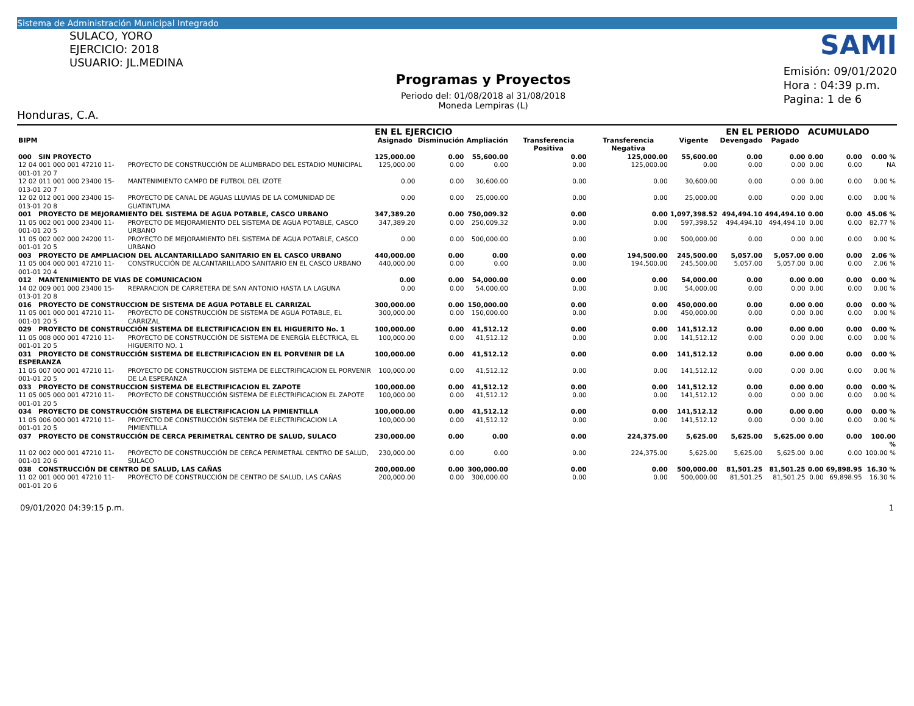Sistema de Administración Municipal Integrado
SULACO, YORO
EJERCICIO: 2018
USUARIO: JL.MEDINA
Honduras, C.A.
Programas y Proyectos
Periodo del: 01/08/2018 al 31/08/2018
Moneda Lempiras (L)
SAMI
Emisión: 09/01/2020
Hora : 04:39 p.m.
Pagina: 1 de 6
| | | EN EL EJERCICIO | | | | | | EN EL PERIODO | | ACUMULADO | | |
| --- | --- | --- | --- | --- | --- | --- | --- | --- | --- | --- | --- | --- |
| BIPM | | Asignado | Disminución | Ampliación | Transferencia Positiva | Transferencia Negativa | Vigente | Devengado | Pagado | | | |
| 000 SIN PROYECTO | | 125,000.00 | 0.00 | 55,600.00 | 0.00 | 125,000.00 | 55,600.00 | 0.00 | 0.00 | 0.00 | 0.00 | 0.00 % |
| 12 04 001 000 001 47210 11-001-01 20 7 | PROYECTO DE CONSTRUCCIÓN DE ALUMBRADO DEL ESTADIO MUNICIPAL | 125,000.00 | 0.00 | 0.00 | 0.00 | 125,000.00 | 0.00 | 0.00 | 0.00 | 0.00 | 0.00 | NA |
| 12 02 011 001 000 23400 15-013-01 20 7 | MANTENIMIENTO CAMPO DE FUTBOL DEL IZOTE | 0.00 | 0.00 | 30,600.00 | 0.00 | 0.00 | 30,600.00 | 0.00 | 0.00 | 0.00 | 0.00 | 0.00 % |
| 12 02 012 001 000 23400 15-013-01 20 8 | PROYECTO DE CANAL DE AGUAS LLUVIAS DE LA COMUNIDAD DE GUATINTUMA | 0.00 | 0.00 | 25,000.00 | 0.00 | 0.00 | 25,000.00 | 0.00 | 0.00 | 0.00 | 0.00 | 0.00 % |
| 001 PROYECTO DE MEJORAMIENTO DEL SISTEMA DE AGUA POTABLE, CASCO URBANO | | 347,389.20 | 0.00 | 750,009.32 | 0.00 | 0.00 | 1,097,398.52 | 494,494.10 | 494,494.10 | 0.00 | 0.00 | 45.06 % |
| 11 05 002 001 000 23400 11-001-01 20 5 | PROYECTO DE MEJORAMIENTO DEL SISTEMA DE AGUA POTABLE, CASCO URBANO | 347,389.20 | 0.00 | 250,009.32 | 0.00 | 0.00 | 597,398.52 | 494,494.10 | 494,494.10 | 0.00 | 0.00 | 82.77 % |
| 11 05 002 002 000 24200 11-001-01 20 5 | PROYECTO DE MEJORAMIENTO DEL SISTEMA DE AGUA POTABLE, CASCO URBANO | 0.00 | 0.00 | 500,000.00 | 0.00 | 0.00 | 500,000.00 | 0.00 | 0.00 | 0.00 | 0.00 | 0.00 % |
| 003 PROYECTO DE AMPLIACION DEL ALCANTARILLADO SANITARIO EN EL CASCO URBANO | | 440,000.00 | 0.00 | 0.00 | 0.00 | 194,500.00 | 245,500.00 | 5,057.00 | 5,057.00 | 0.00 | 0.00 | 2.06 % |
| 11 05 004 000 001 47210 11-001-01 20 4 | CONSTRUCCIÓN DE ALCANTARILLADO SANITARIO EN EL CASCO URBANO | 440,000.00 | 0.00 | 0.00 | 0.00 | 194,500.00 | 245,500.00 | 5,057.00 | 5,057.00 | 0.00 | 0.00 | 2.06 % |
| 012 MANTENIMIENTO DE VIAS DE COMUNICACION | | 0.00 | 0.00 | 54,000.00 | 0.00 | 0.00 | 54,000.00 | 0.00 | 0.00 | 0.00 | 0.00 | 0.00 % |
| 14 02 009 001 000 23400 15-013-01 20 8 | REPARACION DE CARRETERA DE SAN ANTONIO HASTA LA LAGUNA | 0.00 | 0.00 | 54,000.00 | 0.00 | 0.00 | 54,000.00 | 0.00 | 0.00 | 0.00 | 0.00 | 0.00 % |
| 016 PROYECTO DE CONSTRUCCION DE SISTEMA DE AGUA POTABLE EL CARRIZAL | | 300,000.00 | 0.00 | 150,000.00 | 0.00 | 0.00 | 450,000.00 | 0.00 | 0.00 | 0.00 | 0.00 | 0.00 % |
| 11 05 001 000 001 47210 11-001-01 20 5 | PROYECTO DE CONSTRUCCIÓN DE SISTEMA DE AGUA POTABLE, EL CARRIZAL | 300,000.00 | 0.00 | 150,000.00 | 0.00 | 0.00 | 450,000.00 | 0.00 | 0.00 | 0.00 | 0.00 | 0.00 % |
| 029 PROYECTO DE CONSTRUCCIÓN SISTEMA DE ELECTRIFICACION EN EL HIGUERITO No. 1 | | 100,000.00 | 0.00 | 41,512.12 | 0.00 | 0.00 | 141,512.12 | 0.00 | 0.00 | 0.00 | 0.00 | 0.00 % |
| 11 05 008 000 001 47210 11-001-01 20 5 | PROYECTO DE CONSTRUCCIÓN DE SISTEMA DE ENERGÍA ELÉCTRICA, EL HIGUERITO NO. 1 | 100,000.00 | 0.00 | 41,512.12 | 0.00 | 0.00 | 141,512.12 | 0.00 | 0.00 | 0.00 | 0.00 | 0.00 % |
| 031 PROYECTO DE CONSTRUCCIÓN SISTEMA DE ELECTRIFICACION EN EL PORVENIR DE LA ESPERANZA | | 100,000.00 | 0.00 | 41,512.12 | 0.00 | 0.00 | 141,512.12 | 0.00 | 0.00 | 0.00 | 0.00 | 0.00 % |
| 11 05 007 000 001 47210 11-001-01 20 5 | PROYECTO DE CONSTRUCCION SISTEMA DE ELECTRIFICACION EL PORVENIR DE LA ESPERANZA | 100,000.00 | 0.00 | 41,512.12 | 0.00 | 0.00 | 141,512.12 | 0.00 | 0.00 | 0.00 | 0.00 | 0.00 % |
| 033 PROYECTO DE CONSTRUCCION SISTEMA DE ELECTRIFICACION EL ZAPOTE | | 100,000.00 | 0.00 | 41,512.12 | 0.00 | 0.00 | 141,512.12 | 0.00 | 0.00 | 0.00 | 0.00 | 0.00 % |
| 11 05 005 000 001 47210 11-001-01 20 5 | PROYECTO DE CONSTRUCCIÓN SISTEMA DE ELECTRIFICACION EL ZAPOTE | 100,000.00 | 0.00 | 41,512.12 | 0.00 | 0.00 | 141,512.12 | 0.00 | 0.00 | 0.00 | 0.00 | 0.00 % |
| 034 PROYECTO DE CONSTRUCCIÓN SISTEMA DE ELECTRIFICACION LA PIMIENTILLA | | 100,000.00 | 0.00 | 41,512.12 | 0.00 | 0.00 | 141,512.12 | 0.00 | 0.00 | 0.00 | 0.00 | 0.00 % |
| 11 05 006 000 001 47210 11-001-01 20 5 | PROYECTO DE CONSTRUCCIÓN SISTEMA DE ELECTRIFICACION LA PIMIENTILLA | 100,000.00 | 0.00 | 41,512.12 | 0.00 | 0.00 | 141,512.12 | 0.00 | 0.00 | 0.00 | 0.00 | 0.00 % |
| 037 PROYECTO DE CONSTRUCCIÓN DE CERCA PERIMETRAL CENTRO DE SALUD, SULACO | | 230,000.00 | 0.00 | 0.00 | 0.00 | 224,375.00 | 5,625.00 | 5,625.00 | 5,625.00 | 0.00 | 0.00 | 100.00 % |
| 11 02 002 000 001 47210 11-001-01 20 6 | PROYECTO DE CONSTRUCCIÓN DE CERCA PERIMETRAL CENTRO DE SALUD, SULACO | 230,000.00 | 0.00 | 0.00 | 0.00 | 224,375.00 | 5,625.00 | 5,625.00 | 5,625.00 | 0.00 | 0.00 | 100.00 % |
| 038 CONSTRUCCIÓN DE CENTRO DE SALUD, LAS CAÑAS | | 200,000.00 | 0.00 | 300,000.00 | 0.00 | 0.00 | 500,000.00 | 81,501.25 | 81,501.25 | 0.00 | 69,898.95 | 16.30 % |
| 11 02 001 000 001 47210 11-001-01 20 6 | PROYECTO DE CONSTRUCCIÓN DE CENTRO DE SALUD, LAS CAÑAS | 200,000.00 | 0.00 | 300,000.00 | 0.00 | 0.00 | 500,000.00 | 81,501.25 | 81,501.25 | 0.00 | 69,898.95 | 16.30 % |
09/01/2020 04:39:15 p.m. 1